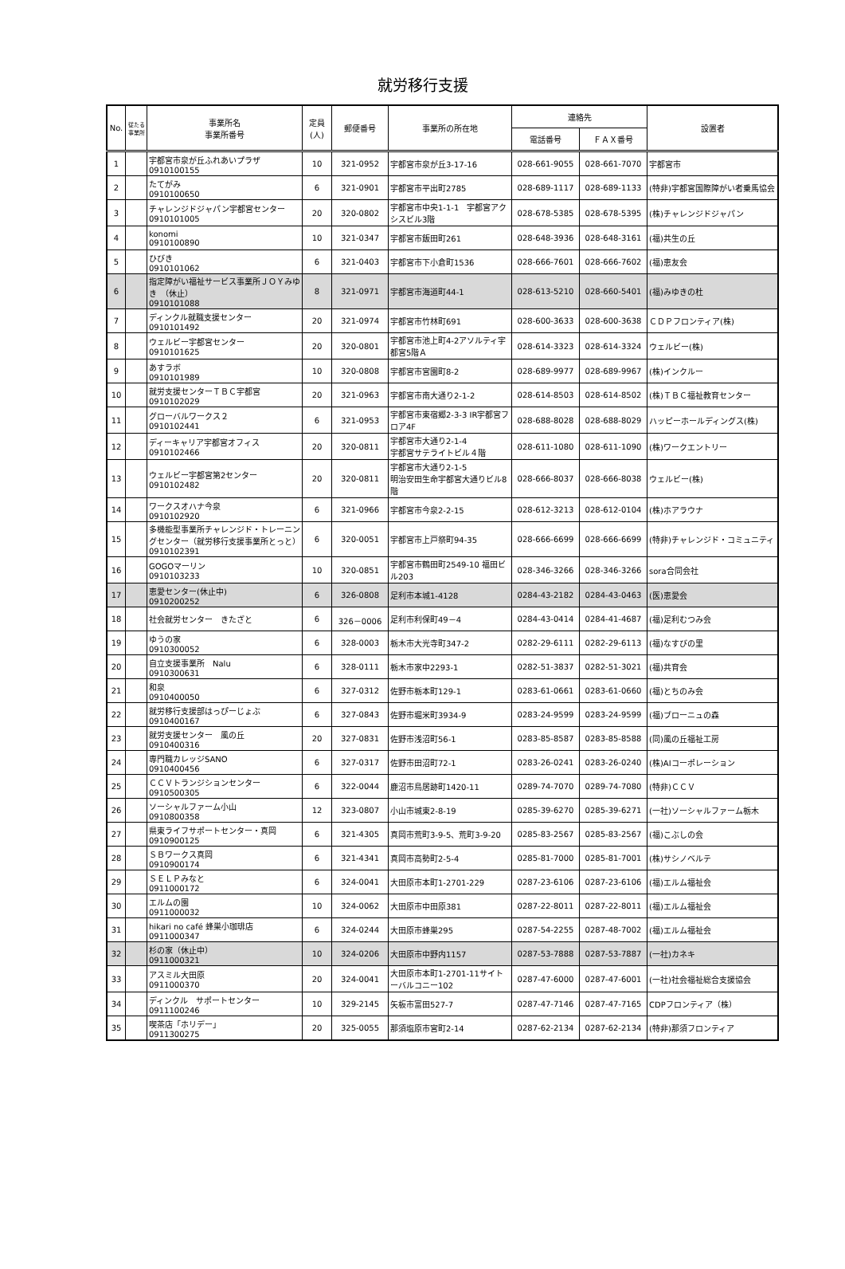就労移行支援
| No. | 従たる事業所 | 事業所名 事業所番号 | 定員 (人) | 郵便番号 | 事業所の所在地 | 連絡先 | | 設置者 |
| --- | --- | --- | --- | --- | --- | --- | --- | --- |
| | | | | | | 電話番号 | ＦＡＸ番号 | |
| 1 | | 宇都宮市泉が丘ふれあいプラザ 0910100155 | 10 | 321-0952 | 宇都宮市泉が丘3-17-16 | 028-661-9055 | 028-661-7070 | 宇都宮市 |
| 2 | | たてがみ 0910100650 | 6 | 321-0901 | 宇都宮市平出町2785 | 028-689-1117 | 028-689-1133 | (特非)宇都宮国際障がい者乗馬協会 |
| 3 | | チャレンジドジャパン宇都宮センター 0910101005 | 20 | 320-0802 | 宇都宮市中央1-1-1 宇都宮アクシスビル3階 | 028-678-5385 | 028-678-5395 | (株)チャレンジドジャパン |
| 4 | | konomi 0910100890 | 10 | 321-0347 | 宇都宮市飯田町261 | 028-648-3936 | 028-648-3161 | (福)共生の丘 |
| 5 | | ひびき 0910101062 | 6 | 321-0403 | 宇都宮市下小倉町1536 | 028-666-7601 | 028-666-7602 | (福)恵友会 |
| 6 | | 指定障がい福祉サービス事業所ＪＯＹみゆき （休止） 0910101088 | 8 | 321-0971 | 宇都宮市海道町44-1 | 028-613-5210 | 028-660-5401 | (福)みゆきの杜 |
| 7 | | ディンクル就職支援センター 0910101492 | 20 | 321-0974 | 宇都宮市竹林町691 | 028-600-3633 | 028-600-3638 | ＣＤＰフロンティア(株) |
| 8 | | ウェルビー宇都宮センター 0910101625 | 20 | 320-0801 | 宇都宮市池上町4-2アソルティ宇都宮5階Ａ | 028-614-3323 | 028-614-3324 | ウェルビー(株) |
| 9 | | あすラボ 0910101989 | 10 | 320-0808 | 宇都宮市宮園町8-2 | 028-689-9977 | 028-689-9967 | (株)インクルー |
| 10 | | 就労支援センターＴＢＣ宇都宮 0910102029 | 20 | 321-0963 | 宇都宮市南大通り2-1-2 | 028-614-8503 | 028-614-8502 | (株)ＴＢＣ福祉教育センター |
| 11 | | グローバルワークス２ 0910102441 | 6 | 321-0953 | 宇都宮市東宿郷2-3-3 IR宇都宮フロア4F | 028-688-8028 | 028-688-8029 | ハッピーホールディングス(株) |
| 12 | | ディーキャリア宇都宮オフィス 0910102466 | 20 | 320-0811 | 宇都宮市大通り2-1-4 宇都宮サテライトビル４階 | 028-611-1080 | 028-611-1090 | (株)ワークエントリー |
| 13 | | ウェルビー宇都宮第2センター 0910102482 | 20 | 320-0811 | 宇都宮市大通り2-1-5 明治安田生命宇都宮大通りビル8階 | 028-666-8037 | 028-666-8038 | ウェルビー(株) |
| 14 | | ワークスオハナ今泉 0910102920 | 6 | 321-0966 | 宇都宮市今泉2-2-15 | 028-612-3213 | 028-612-0104 | (株)ホアラウナ |
| 15 | | 多機能型事業所チャレンジド・トレーニングセンター（就労移行支援事業所とっと） 0910102391 | 6 | 320-0051 | 宇都宮市上戸祭町94-35 | 028-666-6699 | 028-666-6699 | (特非)チャレンジド・コミュニティ |
| 16 | | GOGOマーリン 0910103233 | 10 | 320-0851 | 宇都宮市鶴田町2549-10 福田ビル203 | 028-346-3266 | 028-346-3266 | sora合同会社 |
| 17 | | 恵愛センター(休止中) 0910200252 | 6 | 326-0808 | 足利市本城1-4128 | 0284-43-2182 | 0284-43-0463 | (医)恵愛会 |
| 18 | | 社会就労センター きたざと | 6 | 326－0006 | 足利市利保町49－4 | 0284-43-0414 | 0284-41-4687 | (福)足利むつみ会 |
| 19 | | ゆうの家 0910300052 | 6 | 328-0003 | 栃木市大光寺町347-2 | 0282-29-6111 | 0282-29-6113 | (福)なすびの里 |
| 20 | | 自立支援事業所 Nalu 0910300631 | 6 | 328-0111 | 栃木市家中2293-1 | 0282-51-3837 | 0282-51-3021 | (福)共育会 |
| 21 | | 和泉 0910400050 | 6 | 327-0312 | 佐野市栃本町129-1 | 0283-61-0661 | 0283-61-0660 | (福)とちのみ会 |
| 22 | | 就労移行支援部はっぴーじょぶ 0910400167 | 6 | 327-0843 | 佐野市堀米町3934-9 | 0283-24-9599 | 0283-24-9599 | (福)ブローニュの森 |
| 23 | | 就労支援センター 風の丘 0910400316 | 20 | 327-0831 | 佐野市浅沼町56-1 | 0283-85-8587 | 0283-85-8588 | (同)風の丘福祉工房 |
| 24 | | 専門職カレッジSANO 0910400456 | 6 | 327-0317 | 佐野市田沼町72-1 | 0283-26-0241 | 0283-26-0240 | (株)AIコーポレーション |
| 25 | | ＣＣＶトランジションセンター 0910500305 | 6 | 322-0044 | 鹿沼市鳥居跡町1420-11 | 0289-74-7070 | 0289-74-7080 | (特非)ＣＣＶ |
| 26 | | ソーシャルファーム小山 0910800358 | 12 | 323-0807 | 小山市城東2-8-19 | 0285-39-6270 | 0285-39-6271 | (一社)ソーシャルファーム栃木 |
| 27 | | 県東ライフサポートセンター・真岡0910900125 | 6 | 321-4305 | 真岡市荒町3-9-5、荒町3-9-20 | 0285-83-2567 | 0285-83-2567 | (福)こぶしの会 |
| 28 | | ＳＢワークス真岡 0910900174 | 6 | 321-4341 | 真岡市高勢町2-5-4 | 0285-81-7000 | 0285-81-7001 | (株)サシノベルテ |
| 29 | | ＳＥＬＰみなと 0911000172 | 6 | 324-0041 | 大田原市本町1-2701-229 | 0287-23-6106 | 0287-23-6106 | (福)エルム福祉会 |
| 30 | | エルムの園 0911000032 | 10 | 324-0062 | 大田原市中田原381 | 0287-22-8011 | 0287-22-8011 | (福)エルム福祉会 |
| 31 | | hikari no café 蜂巣小珈琲店 0911000347 | 6 | 324-0244 | 大田原市蜂巣295 | 0287-54-2255 | 0287-48-7002 | (福)エルム福祉会 |
| 32 | | 杉の家（休止中） 0911000321 | 10 | 324-0206 | 大田原市中野内1157 | 0287-53-7888 | 0287-53-7887 | (一社)カネキ |
| 33 | | アスミル大田原 0911000370 | 20 | 324-0041 | 大田原市本町1-2701-11サイトーバルコニー102 | 0287-47-6000 | 0287-47-6001 | (一社)社会福祉総合支援協会 |
| 34 | | ディンクル サポートセンター 0911100246 | 10 | 329-2145 | 矢板市富田527-7 | 0287-47-7146 | 0287-47-7165 | CDPフロンティア（株） |
| 35 | | 喫茶店「ホリデー」 0911300275 | 20 | 325-0055 | 那須塩原市宮町2-14 | 0287-62-2134 | 0287-62-2134 | (特非)那須フロンティア |